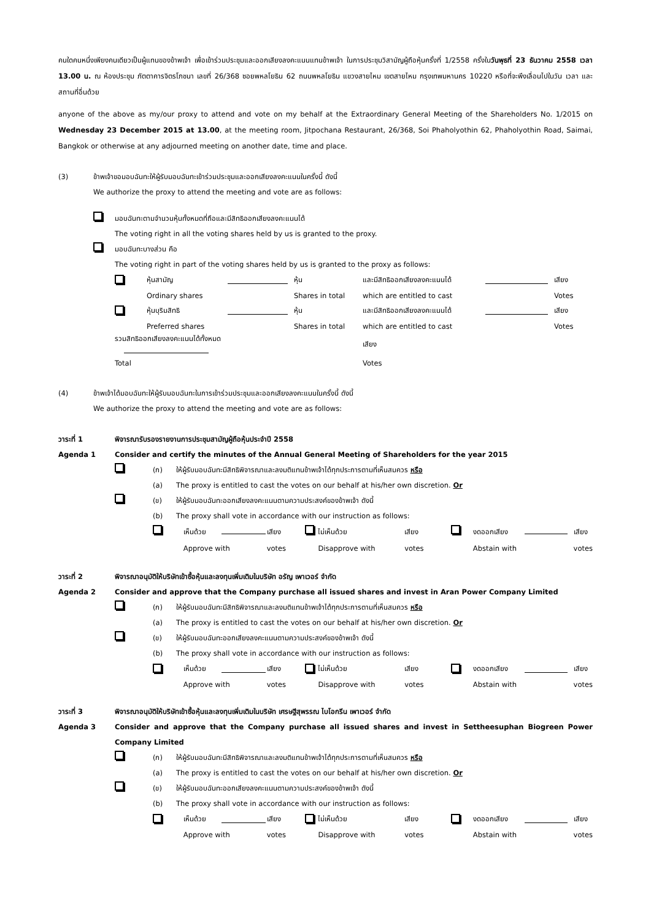คนใดคนหนึ่งเพียงคนเดียวเป็นผู้แทนของข้าพเจ้า เพื่อเข้าร่วมประชุมและออกเสียงลงคะแนนแทนข้าพเจ้า ในการประชุมวิสามัญผู้ถือหุ้นครั้งที่ 1/2558 ครั้งในวันพุธที่ 23 ธันวาคม 2558 เวลา 13.00 น. ณ ห้องประชุม ภัตตาคารจิตรโภชนา เลขที่ 26/368 ซอยพหลโยธิน 62 ถนนพหลโยธิน แขวงสายไหม เขตสายไหม กรุงเทพมหานคร 10220 หรือที่จะพึงเลื่อนไปในวัน เวลา และสถานที่อื่นด้วย
anyone of the above as my/our proxy to attend and vote on my behalf at the Extraordinary General Meeting of the Shareholders No. 1/2015 on Wednesday 23 December 2015 at 13.00, at the meeting room, Jitpochana Restaurant, 26/368, Soi Phaholyothin 62, Phaholyothin Road, Saimai, Bangkok or otherwise at any adjourned meeting on another date, time and place.
(3) ข้าพเจ้าขอมอบฉันทะให้ผู้รับมอบฉันทะเข้าร่วมประชุมและออกเสียงลงคะแนนในครั้งนี้ ดังนี้
We authorize the proxy to attend the meeting and vote are as follows:
มอบฉันทะตามจำนวนหุ้นทั้งหมดที่ถือและมีสิทธิออกเสียงลงคะแนนได้
The voting right in all the voting shares held by us is granted to the proxy.
มอบฉันทะบางส่วน คือ
The voting right in part of the voting shares held by us is granted to the proxy as follows:
| | หุ้นสามัญ | | หุ้น | และมีสิทธิออกเสียงลงคะแนนได้ | | เสียง |
| | Ordinary shares | | Shares in total | which are entitled to cast | | Votes |
| | หุ้นบุริมสิทธิ | | หุ้น | และมีสิทธิออกเสียงลงคะแนนได้ | | เสียง |
| | Preferred shares | | Shares in total | which are entitled to cast | | Votes |
| รวมสิทธิออกเสียงลงคะแนนได้ทั้งหมด | | | | เสียง | | |
| Total | | | | Votes | | |
(4) ข้าพเจ้าได้มอบฉันทะให้ผู้รับมอบฉันทะในการเข้าร่วมประชุมและออกเสียงลงคะแนนในครั้งนี้ ดังนี้
We authorize the proxy to attend the meeting and vote are as follows:
วาระที่ 1 พิจารณารับรองรายงานการประชุมสามัญผู้ถือหุ้นประจำปี 2558
Agenda 1 Consider and certify the minutes of the Annual General Meeting of Shareholders for the year 2015
(ก)
(a) ให้ผู้รับมอบฉันทะมีสิทธิพิจารณาและลงมติแทนข้าพเจ้าได้ทุกประการตามที่เห็นสมควร หรือ
The proxy is entitled to cast the votes on our behalf at his/her own discretion. Or
(ข)
(b) ให้ผู้รับมอบฉันทะออกเสียงลงคะแนนตามความประสงค์ของข้าพเจ้า ดังนี้
The proxy shall vote in accordance with our instruction as follows:
| | เห็นด้วย | | เสียง | | ไม่เห็นด้วย | เสียง | | งดออกเสียง | | เสียง |
| | Approve with | | votes | | Disapprove with | votes | | Abstain with | | votes |
วาระที่ 2 พิจารณาอนุมัติให้บริษัทเข้าซื้อหุ้นและลงทุนเพิ่มเติมในบริษัท อรัญ เพาเวอร์ จำกัด
Agenda 2 Consider and approve that the Company purchase all issued shares and invest in Aran Power Company Limited
(ก)
(a) ให้ผู้รับมอบฉันทะมีสิทธิพิจารณาและลงมติแทนข้าพเจ้าได้ทุกประการตามที่เห็นสมควร หรือ
The proxy is entitled to cast the votes on our behalf at his/her own discretion. Or
(ข)
(b) ให้ผู้รับมอบฉันทะออกเสียงลงคะแนนตามความประสงค์ของข้าพเจ้า ดังนี้
The proxy shall vote in accordance with our instruction as follows:
| | เห็นด้วย | | เสียง | | ไม่เห็นด้วย | เสียง | | งดออกเสียง | | เสียง |
| | Approve with | | votes | | Disapprove with | votes | | Abstain with | | votes |
วาระที่ 3 พิจารณาอนุมัติให้บริษัทเข้าซื้อหุ้นและลงทุนเพิ่มเติมในบริษัท เศรษฐีสุพรรณ ไบโอกรีน เพาเวอร์ จำกัด
Agenda 3 Consider and approve that the Company purchase all issued shares and invest in Settheesuphan Biogreen Power Company Limited
(ก)
(a) ให้ผู้รับมอบฉันทะมีสิทธิพิจารณาและลงมติแทนข้าพเจ้าได้ทุกประการตามที่เห็นสมควร หรือ
The proxy is entitled to cast the votes on our behalf at his/her own discretion. Or
(ข)
(b) ให้ผู้รับมอบฉันทะออกเสียงลงคะแนนตามความประสงค์ของข้าพเจ้า ดังนี้
The proxy shall vote in accordance with our instruction as follows:
| | เห็นด้วย | | เสียง | | ไม่เห็นด้วย | เสียง | | งดออกเสียง | | เสียง |
| | Approve with | | votes | | Disapprove with | votes | | Abstain with | | votes |